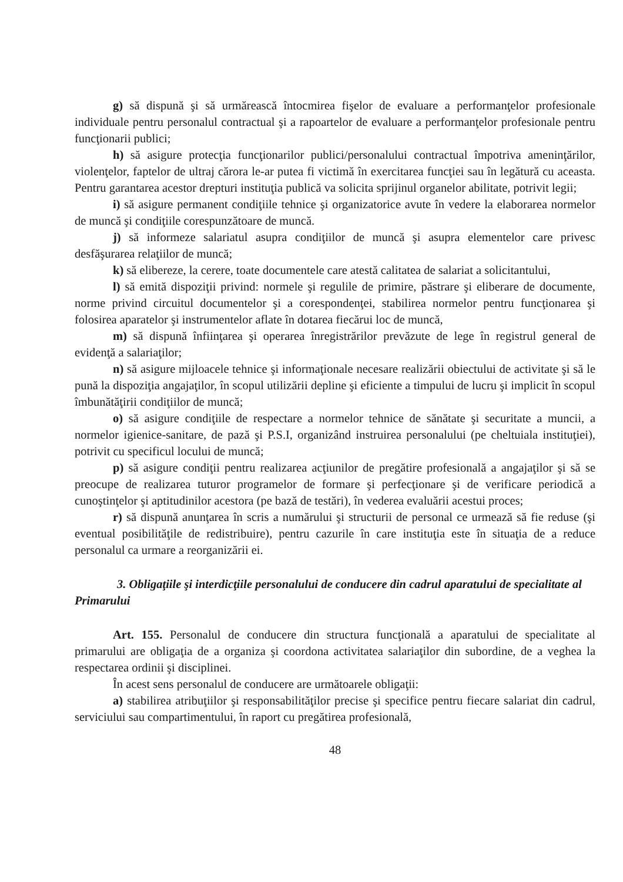g) să dispună şi să urmărească întocmirea fişelor de evaluare a performanţelor profesionale individuale pentru personalul contractual şi a rapoartelor de evaluare a performanţelor profesionale pentru funcţionarii publici;
h) să asigure protecţia funcţionarilor publici/personalului contractual împotriva ameninţărilor, violenţelor, faptelor de ultraj cărora le-ar putea fi victimă în exercitarea funcţiei sau în legătură cu aceasta. Pentru garantarea acestor drepturi instituţia publică va solicita sprijinul organelor abilitate, potrivit legii;
i) să asigure permanent condiţiile tehnice şi organizatorice avute în vedere la elaborarea normelor de muncă şi condiţiile corespunzătoare de muncă.
j) să informeze salariatul asupra condiţiilor de muncă şi asupra elementelor care privesc desfăşurarea relaţiilor de muncă;
k) să elibereze, la cerere, toate documentele care atestă calitatea de salariat a solicitantului,
l) să emită dispoziţii privind: normele şi regulile de primire, păstrare şi eliberare de documente, norme privind circuitul documentelor şi a corespondenţei, stabilirea normelor pentru funcţionarea şi folosirea aparatelor şi instrumentelor aflate în dotarea fiecărui loc de muncă,
m) să dispună înfiinţarea şi operarea înregistrărilor prevăzute de lege în registrul general de evidenţă a salariaţilor;
n) să asigure mijloacele tehnice şi informaţionale necesare realizării obiectului de activitate şi să le pună la dispoziţia angajaţilor, în scopul utilizării depline şi eficiente a timpului de lucru şi implicit în scopul îmbunătăţirii condiţiilor de muncă;
o) să asigure condiţiile de respectare a normelor tehnice de sănătate şi securitate a muncii, a normelor igienice-sanitare, de pază şi P.S.I, organizând instruirea personalului (pe cheltuiala instituţiei), potrivit cu specificul locului de muncă;
p) să asigure condiţii pentru realizarea acţiunilor de pregătire profesională a angajaţilor şi să se preocupe de realizarea tuturor programelor de formare şi perfecţionare şi de verificare periodică a cunoştinţelor şi aptitudinilor acestora (pe bază de testări), în vederea evaluării acestui proces;
r) să dispună anunţarea în scris a numărului şi structurii de personal ce urmează să fie reduse (şi eventual posibilităţile de redistribuire), pentru cazurile în care instituţia este în situaţia de a reduce personalul ca urmare a reorganizării ei.
3. Obligaţiile şi interdicţiile personalului de conducere din cadrul aparatului de specialitate al Primarului
Art. 155. Personalul de conducere din structura funcţională a aparatului de specialitate al primarului are obligaţia de a organiza şi coordona activitatea salariaţilor din subordine, de a veghea la respectarea ordinii şi disciplinei.
În acest sens personalul de conducere are următoarele obligaţii:
a) stabilirea atribuţiilor şi responsabilităţilor precise şi specifice pentru fiecare salariat din cadrul, serviciului sau compartimentului, în raport cu pregătirea profesională,
48